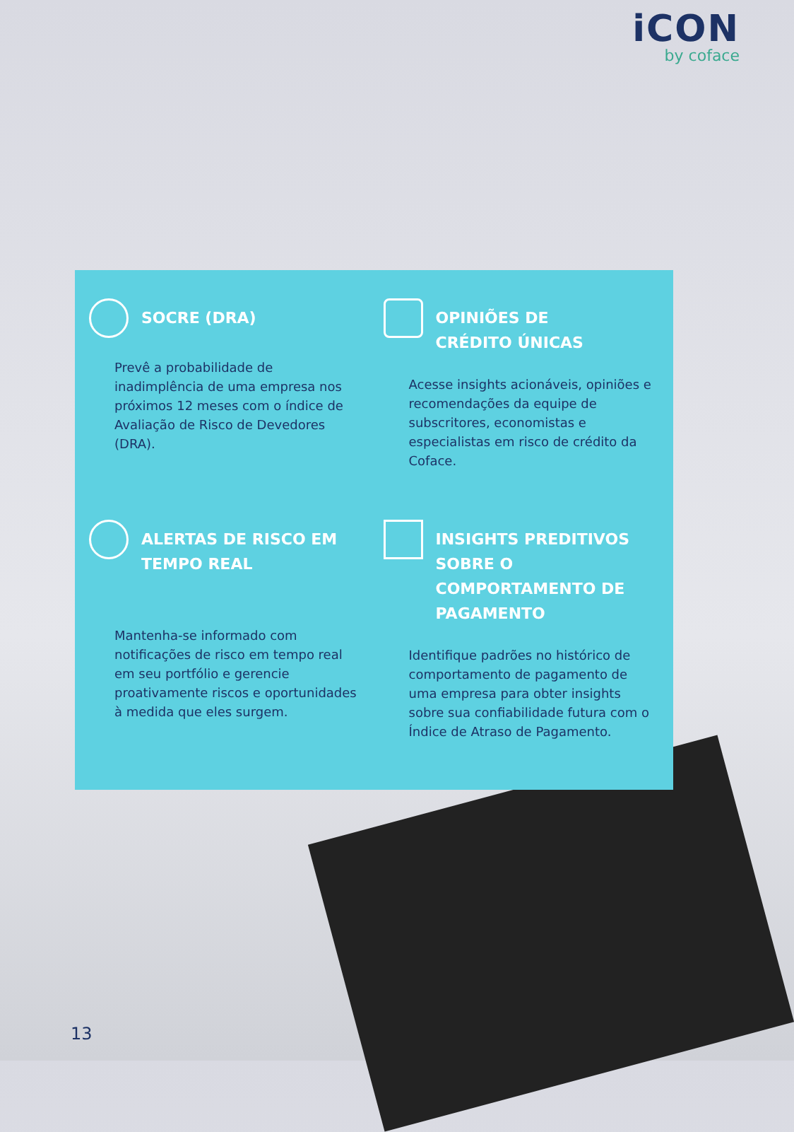iCON
by coface
SOCRE (DRA)
Prevê a probabilidade de inadimplência de uma empresa nos próximos 12 meses com o índice de Avaliação de Risco de Devedores (DRA).
OPINIÕES DE
CRÉDITO ÚNICAS
Acesse insights acionáveis, opiniões e recomendações da equipe de subscritores, economistas e especialistas em risco de crédito da Coface.
ALERTAS DE RISCO EM
TEMPO REAL
Mantenha-se informado com notificações de risco em tempo real em seu portfólio e gerencie proativamente riscos e oportunidades à medida que eles surgem.
INSIGHTS PREDITIVOS
SOBRE O
COMPORTAMENTO DE
PAGAMENTO
Identifique padrões no histórico de comportamento de pagamento de uma empresa para obter insights sobre sua confiabilidade futura com o Índice de Atraso de Pagamento.
13